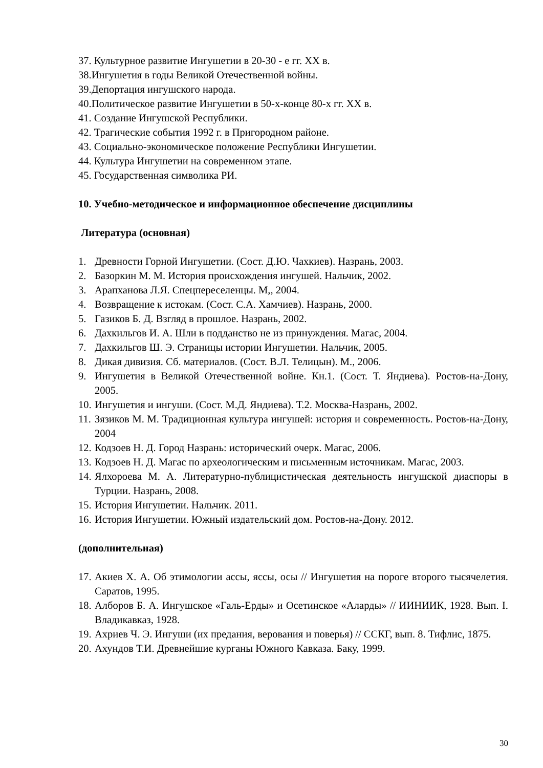37. Культурное развитие Ингушетии в 20-30 - е гг. XX в.
38.Ингушетия в годы Великой Отечественной войны.
39.Депортация ингушского народа.
40.Политическое развитие Ингушетии в 50-х-конце 80-х гг. XX в.
41. Создание Ингушской Республики.
42. Трагические события 1992 г. в Пригородном районе.
43. Социально-экономическое положение Республики Ингушетии.
44. Культура Ингушетии на современном этапе.
45. Государственная символика РИ.
10. Учебно-методическое и информационное обеспечение дисциплины
Литература (основная)
1. Древности Горной Ингушетии. (Сост. Д.Ю. Чахкиев). Назрань, 2003.
2. Базоркин М. М. История происхождения ингушей. Нальчик, 2002.
3. Арапханова Л.Я. Спецпереселенцы. М,, 2004.
4. Возвращение к истокам. (Сост. С.А. Хамчиев). Назрань, 2000.
5. Газиков Б. Д. Взгляд в прошлое. Назрань, 2002.
6. Дахкильгов И. А. Шли в подданство не из принуждения. Магас, 2004.
7. Дахкильгов Ш. Э. Страницы истории Ингушетии. Нальчик, 2005.
8. Дикая дивизия. Сб. материалов. (Сост. В.Л. Телицын). М., 2006.
9. Ингушетия в Великой Отечественной войне. Кн.1. (Сост. Т. Яндиева). Ростов-на-Дону, 2005.
10. Ингушетия и ингуши. (Сост. М.Д. Яндиева). Т.2. Москва-Назрань, 2002.
11. Зязиков М. М. Традиционная культура ингушей: история и современность. Ростов-на-Дону, 2004
12. Кодзоев Н. Д. Город Назрань: исторический очерк. Магас, 2006.
13. Кодзоев Н. Д. Магас по археологическим и письменным источникам. Магас, 2003.
14. Ялхороева М. А. Литературно-публицистическая деятельность ингушской диаспоры в Турции. Назрань, 2008.
15. История Ингушетии. Нальчик. 2011.
16. История Ингушетии. Южный издательский дом. Ростов-на-Дону. 2012.
(дополнительная)
17. Акиев Х. А. Об этимологии ассы, яссы, осы // Ингушетия на пороге второго тысячелетия. Саратов, 1995.
18. Алборов Б. А. Ингушское «Галь-Ерды» и Осетинское «Аларды» // ИИНИИК, 1928. Вып. I. Владикавказ, 1928.
19. Ахриев Ч. Э. Ингуши (их предания, верования и поверья) // ССКГ, вып. 8. Тифлис, 1875.
20. Ахундов Т.И. Древнейшие курганы Южного Кавказа. Баку, 1999.
30